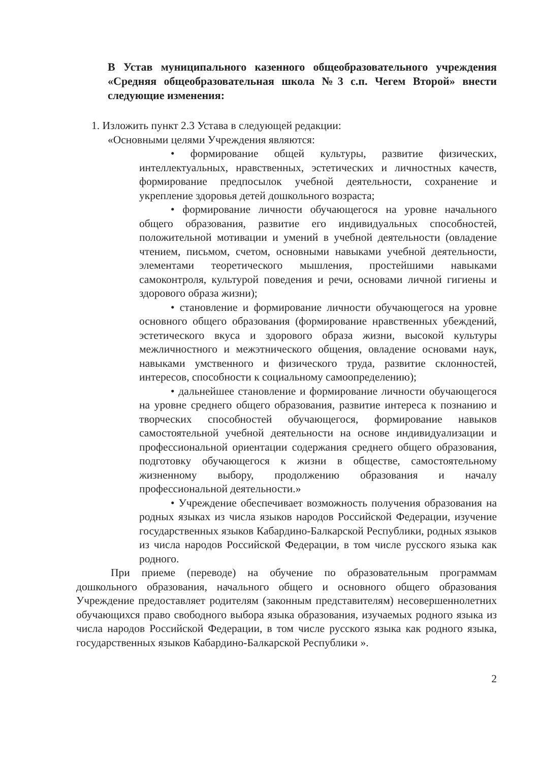В Устав муниципального казенного общеобразовательного учреждения «Средняя общеобразовательная школа №3 с.п. Чегем Второй» внести следующие изменения:
1. Изложить пункт 2.3 Устава в следующей редакции:
«Основными целями Учреждения являются:
• формирование общей культуры, развитие физических, интеллектуальных, нравственных, эстетических и личностных качеств, формирование предпосылок учебной деятельности, сохранение и укрепление здоровья детей дошкольного возраста;
• формирование личности обучающегося на уровне начального общего образования, развитие его индивидуальных способностей, положительной мотивации и умений в учебной деятельности (овладение чтением, письмом, счетом, основными навыками учебной деятельности, элементами теоретического мышления, простейшими навыками самоконтроля, культурой поведения и речи, основами личной гигиены и здорового образа жизни);
• становление и формирование личности обучающегося на уровне основного общего образования (формирование нравственных убеждений, эстетического вкуса и здорового образа жизни, высокой культуры межличностного и межэтнического общения, овладение основами наук, навыками умственного и физического труда, развитие склонностей, интересов, способности к социальному самоопределению);
• дальнейшее становление и формирование личности обучающегося на уровне среднего общего образования, развитие интереса к познанию и творческих способностей обучающегося, формирование навыков самостоятельной учебной деятельности на основе индивидуализации и профессиональной ориентации содержания среднего общего образования, подготовку обучающегося к жизни в обществе, самостоятельному жизненному выбору, продолжению образования и началу профессиональной деятельности.»
• Учреждение обеспечивает возможность получения образования на родных языках из числа языков народов Российской Федерации, изучение государственных языков Кабардино-Балкарской Республики, родных языков из числа народов Российской Федерации, в том числе русского языка как родного.
При приеме (переводе) на обучение по образовательным программам дошкольного образования, начального общего и основного общего образования Учреждение предоставляет родителям (законным представителям) несовершеннолетних обучающихся право свободного выбора языка образования, изучаемых родного языка из числа народов Российской Федерации, в том числе русского языка как родного языка, государственных языков Кабардино-Балкарской Республики ».
2